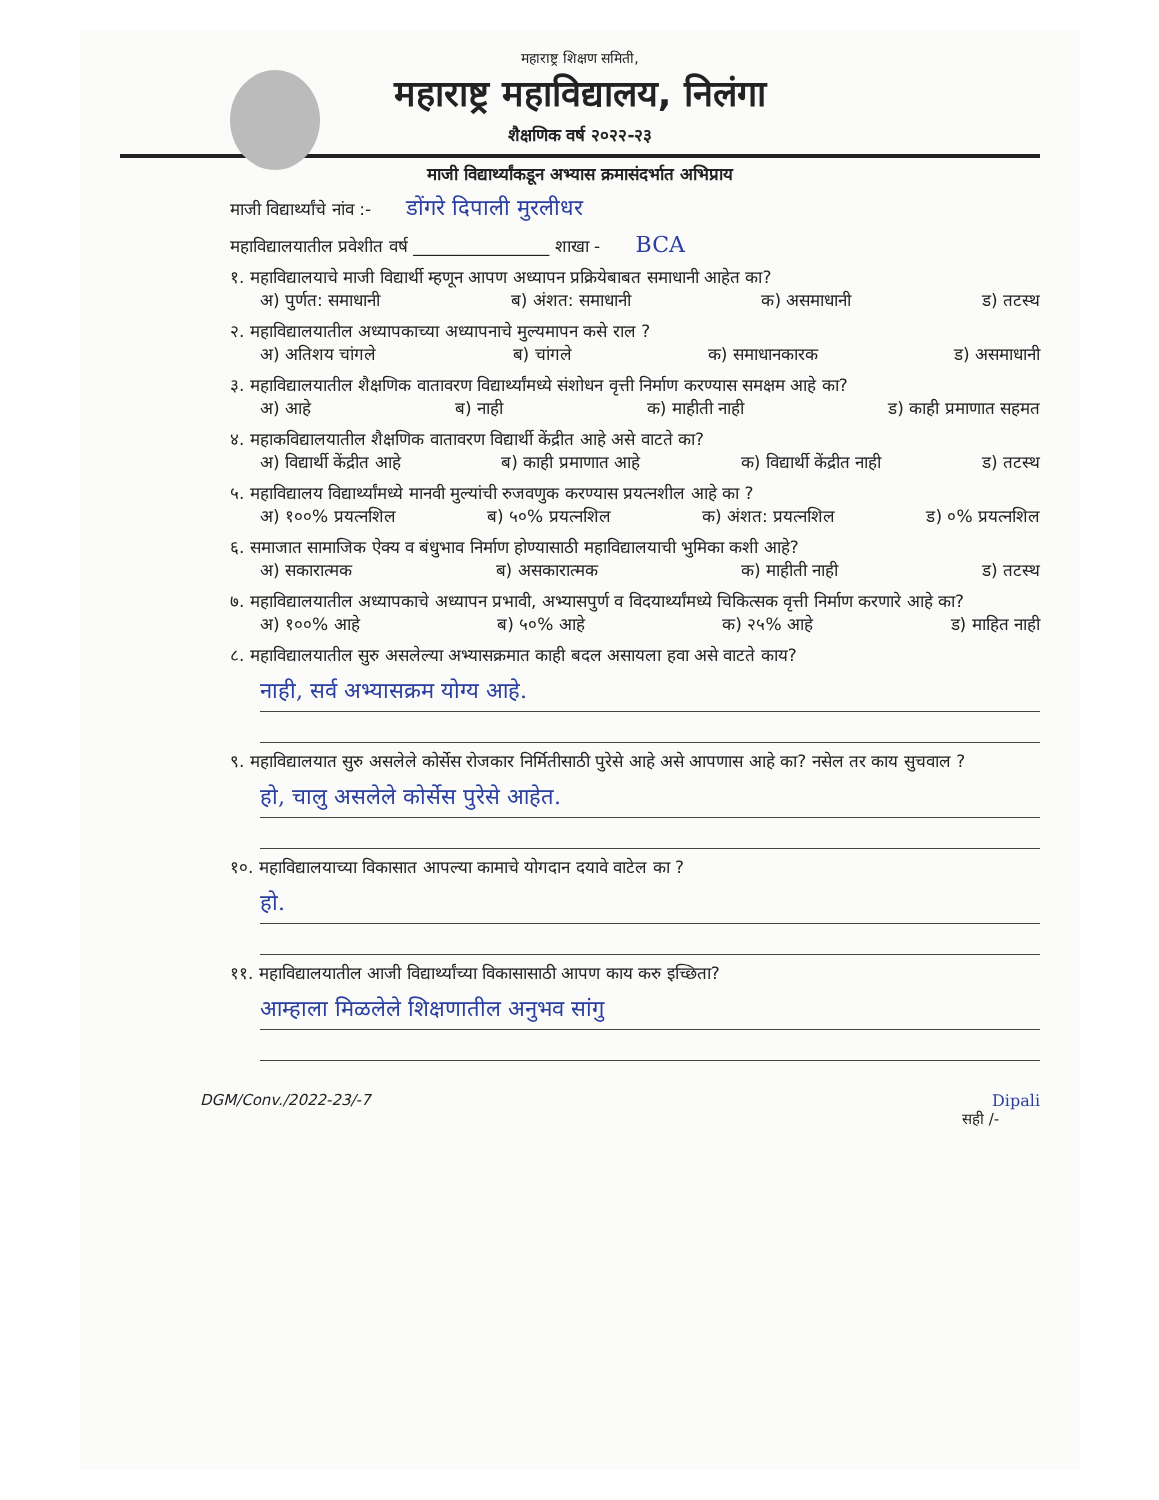महाराष्ट्र शिक्षण समिती,
महाराष्ट्र महाविद्यालय, निलंगा
शैक्षणिक वर्ष २०२२-२३
माजी विद्यार्थ्यांकडून अभ्यास क्रमासंदर्भात अभिप्राय
माजी विद्यार्थ्यांचे नांव :- डोंगरे दिपाली मुरलीधर
महाविद्यालयातील प्रवेशीत वर्ष ________________ शाखा - BCA
१. महाविद्यालयाचे माजी विद्यार्थी म्हणून आपण अध्यापन प्रक्रियेबाबत समाधानी आहेत का?
अ) पुर्णत: समाधानी ब) अंशत: समाधानी क) असमाधानी ड) तटस्थ
२. महाविद्यालयातील अध्यापकाच्या अध्यापनाचे मुल्यमापन कसे राल ?
अ) अतिशय चांगले ब) चांगले क) समाधानकारक ड) असमाधानी
३. महाविद्यालयातील शैक्षणिक वातावरण विद्यार्थ्यांमध्ये संशोधन वृत्ती निर्माण करण्यास समक्षम आहे का?
अ) आहे ब) नाही क) माहीती नाही ड) काही प्रमाणात सहमत
४. महाकविद्यालयातील शैक्षणिक वातावरण विद्यार्थी केंद्रीत आहे असे वाटते का?
अ) विद्यार्थी केंद्रीत आहे ब) काही प्रमाणात आहे क) विद्यार्थी केंद्रीत नाही ड) तटस्थ
५. महाविद्यालय विद्यार्थ्यांमध्ये मानवी मुल्यांची रुजवणुक करण्यास प्रयत्नशील आहे का ?
अ) १००% प्रयत्नशिल ब) ५०% प्रयत्नशिल क) अंशत: प्रयत्नशिल ड) ०% प्रयत्नशिल
६. समाजात सामाजिक ऐक्य व बंधुभाव निर्माण होण्यासाठी महाविद्यालयाची भुमिका कशी आहे?
अ) सकारात्मक ब) असकारात्मक क) माहीती नाही ड) तटस्थ
७. महाविद्यालयातील अध्यापकाचे अध्यापन प्रभावी, अभ्यासपुर्ण व विदयार्थ्यांमध्ये चिकित्सक वृत्ती निर्माण करणारे आहे का?
अ) १००% आहे ब) ५०% आहे क) २५% आहे ड) माहित नाही
८. महाविद्यालयातील सुरु असलेल्या अभ्यासक्रमात काही बदल असायला हवा असे वाटते काय?
नाही, सर्व अभ्यासक्रम योग्य आहे.
९. महाविद्यालयात सुरु असलेले कोर्सेस रोजकार निर्मितीसाठी पुरेसे आहे असे आपणास आहे का? नसेल तर काय सुचवाल ?
हो, चालु असलेले कोर्सेस पुरेसे आहेत.
१०. महाविद्यालयाच्या विकासात आपल्या कामाचे योगदान दयावे वाटेल का ?
हो.
११. महाविद्यालयातील आजी विद्यार्थ्यांच्या विकासासाठी आपण काय करु इच्छिता?
आम्हाला मिळलेले शिक्षणातील अनुभव सांगु
DGM/Conv./2022-23/-7 Dipali
सही /-